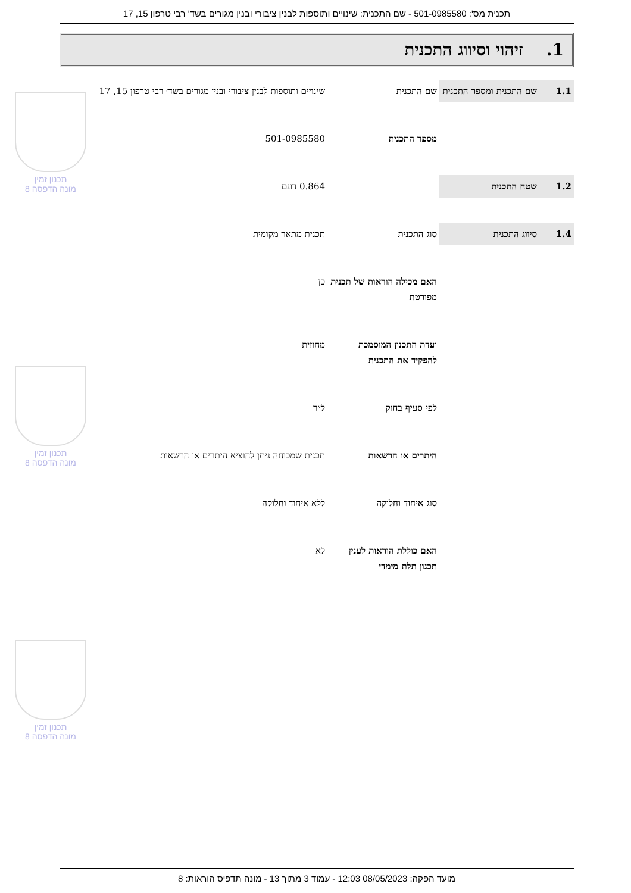תכנית מס': 501-0985580 - שם התכנית: שינויים ותוספות לבנין ציבורי ובנין מגורים בשד' רבי טרפון 15, 17
1. זיהוי וסיווג התכנית
| 1.1 | שם התכנית ומספר התכנית | שם התכנית | שינויים ותוספות לבנין ציבורי ובנין מגורים בשד׳ רבי טרפון 15, 17 |
| | | מספר התכנית | 501-0985580 |
| 1.2 | שטח התכנית | | 0.864 דונם |
| 1.4 | סיווג התכנית | סוג התכנית | תכנית מתאר מקומית |
| | | האם מכילה הוראות של תכנית מפורטת | כן |
| | | ועדת התכנון המוסמכת להפקיד את התכנית | מחוזית |
| | | לפי סעיף בחוק | ל״ר |
| | | היתרים או הרשאות | תכנית שמכוחה ניתן להוציא היתרים או הרשאות |
| | | סוג איחוד וחלוקה | ללא איחוד וחלוקה |
| | | האם כוללת הוראות לענין תכנון תלת מימדי | לא |
תכנון זמין
מונה הדפסה 8
תכנון זמין
מונה הדפסה 8
תכנון זמין
מונה הדפסה 8
מועד הפקה: 08/05/2023 12:03 - עמוד 3 מתוך 13 - מונה תדפיס הוראות: 8